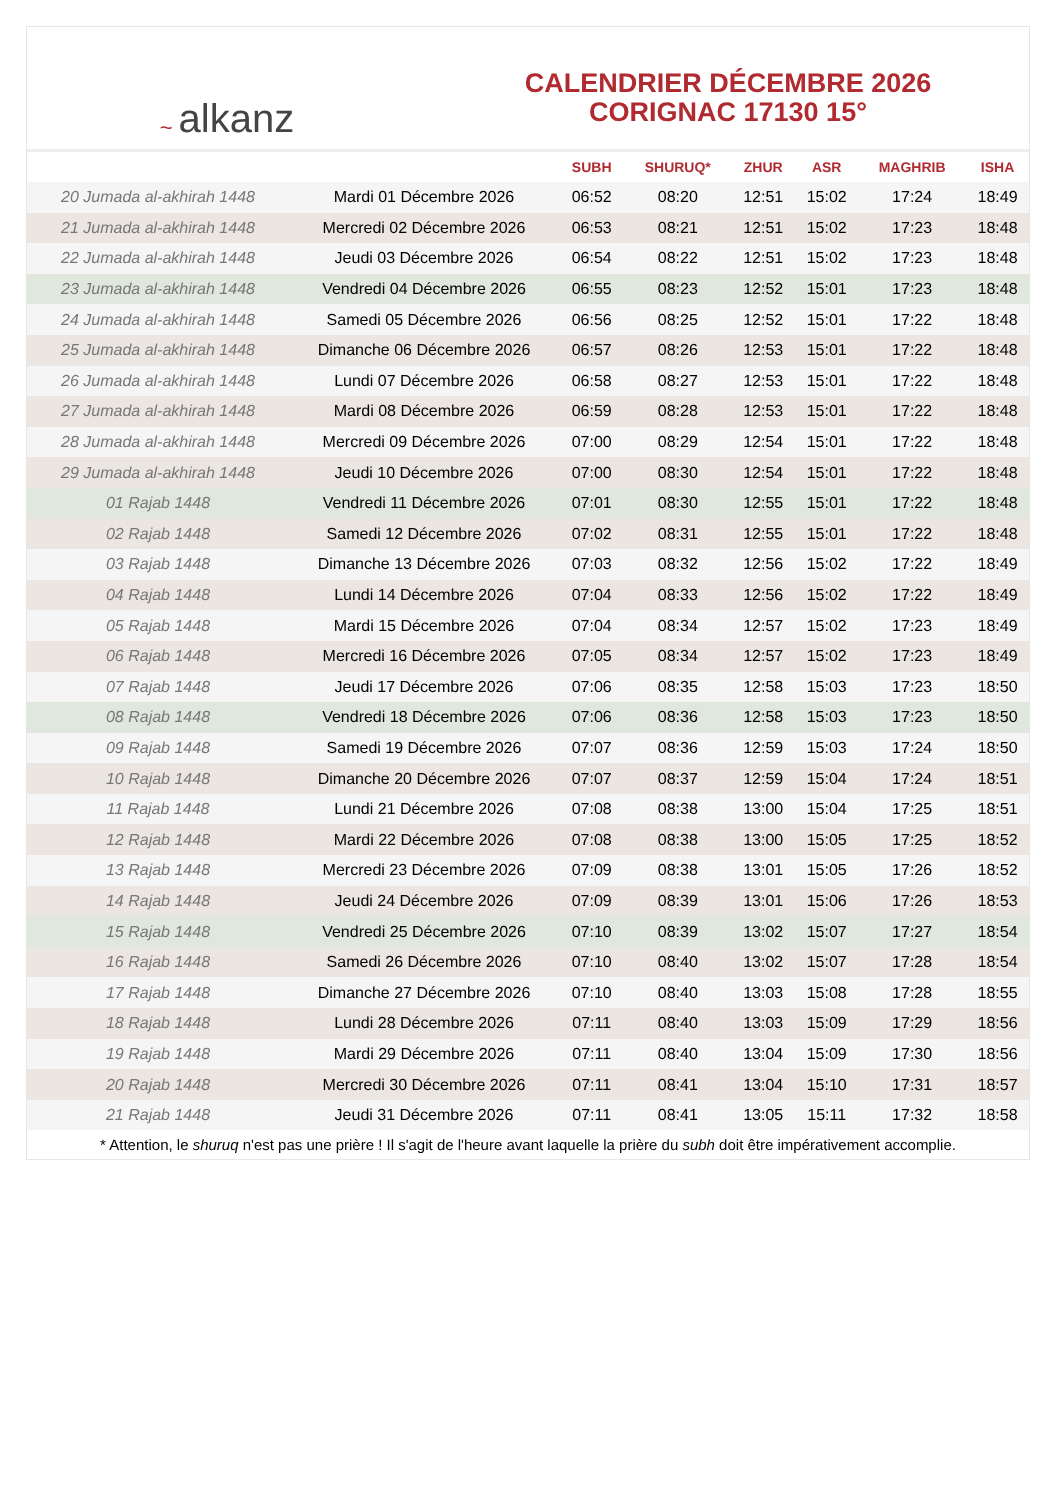~ alkanz
CALENDRIER DÉCEMBRE 2026
CORIGNAC 17130 15°
| | | SUBH | SHURUQ* | ZHUR | ASR | MAGHRIB | ISHA |
| --- | --- | --- | --- | --- | --- | --- | --- |
| 20 Jumada al-akhirah 1448 | Mardi 01 Décembre 2026 | 06:52 | 08:20 | 12:51 | 15:02 | 17:24 | 18:49 |
| 21 Jumada al-akhirah 1448 | Mercredi 02 Décembre 2026 | 06:53 | 08:21 | 12:51 | 15:02 | 17:23 | 18:48 |
| 22 Jumada al-akhirah 1448 | Jeudi 03 Décembre 2026 | 06:54 | 08:22 | 12:51 | 15:02 | 17:23 | 18:48 |
| 23 Jumada al-akhirah 1448 | Vendredi 04 Décembre 2026 | 06:55 | 08:23 | 12:52 | 15:01 | 17:23 | 18:48 |
| 24 Jumada al-akhirah 1448 | Samedi 05 Décembre 2026 | 06:56 | 08:25 | 12:52 | 15:01 | 17:22 | 18:48 |
| 25 Jumada al-akhirah 1448 | Dimanche 06 Décembre 2026 | 06:57 | 08:26 | 12:53 | 15:01 | 17:22 | 18:48 |
| 26 Jumada al-akhirah 1448 | Lundi 07 Décembre 2026 | 06:58 | 08:27 | 12:53 | 15:01 | 17:22 | 18:48 |
| 27 Jumada al-akhirah 1448 | Mardi 08 Décembre 2026 | 06:59 | 08:28 | 12:53 | 15:01 | 17:22 | 18:48 |
| 28 Jumada al-akhirah 1448 | Mercredi 09 Décembre 2026 | 07:00 | 08:29 | 12:54 | 15:01 | 17:22 | 18:48 |
| 29 Jumada al-akhirah 1448 | Jeudi 10 Décembre 2026 | 07:00 | 08:30 | 12:54 | 15:01 | 17:22 | 18:48 |
| 01 Rajab 1448 | Vendredi 11 Décembre 2026 | 07:01 | 08:30 | 12:55 | 15:01 | 17:22 | 18:48 |
| 02 Rajab 1448 | Samedi 12 Décembre 2026 | 07:02 | 08:31 | 12:55 | 15:01 | 17:22 | 18:48 |
| 03 Rajab 1448 | Dimanche 13 Décembre 2026 | 07:03 | 08:32 | 12:56 | 15:02 | 17:22 | 18:49 |
| 04 Rajab 1448 | Lundi 14 Décembre 2026 | 07:04 | 08:33 | 12:56 | 15:02 | 17:22 | 18:49 |
| 05 Rajab 1448 | Mardi 15 Décembre 2026 | 07:04 | 08:34 | 12:57 | 15:02 | 17:23 | 18:49 |
| 06 Rajab 1448 | Mercredi 16 Décembre 2026 | 07:05 | 08:34 | 12:57 | 15:02 | 17:23 | 18:49 |
| 07 Rajab 1448 | Jeudi 17 Décembre 2026 | 07:06 | 08:35 | 12:58 | 15:03 | 17:23 | 18:50 |
| 08 Rajab 1448 | Vendredi 18 Décembre 2026 | 07:06 | 08:36 | 12:58 | 15:03 | 17:23 | 18:50 |
| 09 Rajab 1448 | Samedi 19 Décembre 2026 | 07:07 | 08:36 | 12:59 | 15:03 | 17:24 | 18:50 |
| 10 Rajab 1448 | Dimanche 20 Décembre 2026 | 07:07 | 08:37 | 12:59 | 15:04 | 17:24 | 18:51 |
| 11 Rajab 1448 | Lundi 21 Décembre 2026 | 07:08 | 08:38 | 13:00 | 15:04 | 17:25 | 18:51 |
| 12 Rajab 1448 | Mardi 22 Décembre 2026 | 07:08 | 08:38 | 13:00 | 15:05 | 17:25 | 18:52 |
| 13 Rajab 1448 | Mercredi 23 Décembre 2026 | 07:09 | 08:38 | 13:01 | 15:05 | 17:26 | 18:52 |
| 14 Rajab 1448 | Jeudi 24 Décembre 2026 | 07:09 | 08:39 | 13:01 | 15:06 | 17:26 | 18:53 |
| 15 Rajab 1448 | Vendredi 25 Décembre 2026 | 07:10 | 08:39 | 13:02 | 15:07 | 17:27 | 18:54 |
| 16 Rajab 1448 | Samedi 26 Décembre 2026 | 07:10 | 08:40 | 13:02 | 15:07 | 17:28 | 18:54 |
| 17 Rajab 1448 | Dimanche 27 Décembre 2026 | 07:10 | 08:40 | 13:03 | 15:08 | 17:28 | 18:55 |
| 18 Rajab 1448 | Lundi 28 Décembre 2026 | 07:11 | 08:40 | 13:03 | 15:09 | 17:29 | 18:56 |
| 19 Rajab 1448 | Mardi 29 Décembre 2026 | 07:11 | 08:40 | 13:04 | 15:09 | 17:30 | 18:56 |
| 20 Rajab 1448 | Mercredi 30 Décembre 2026 | 07:11 | 08:41 | 13:04 | 15:10 | 17:31 | 18:57 |
| 21 Rajab 1448 | Jeudi 31 Décembre 2026 | 07:11 | 08:41 | 13:05 | 15:11 | 17:32 | 18:58 |
* Attention, le shuruq n'est pas une prière ! Il s'agit de l'heure avant laquelle la prière du subh doit être impérativement accomplie.